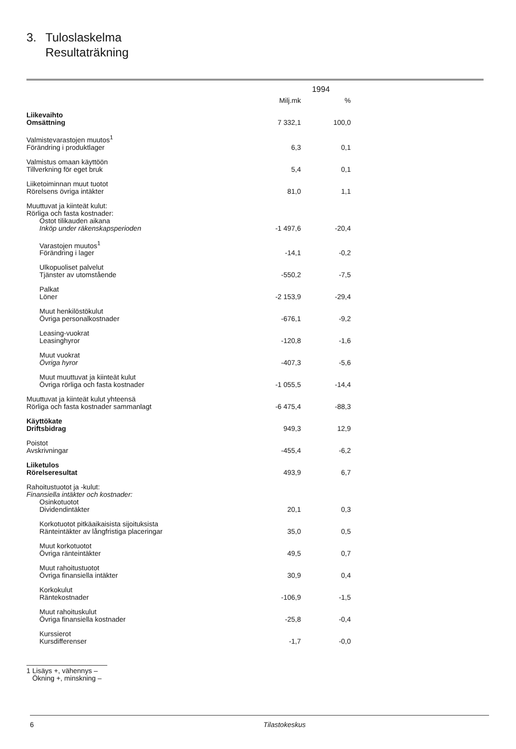3. Tuloslaskelma
Resultaträkning
| | 1994 | |
| | Milj.mk | % |
| Liikevaihto Omsättning | 7 332,1 | 100,0 |
| Valmistevarastojen muutos<sup>1</sup> Förändring i produktlager | 6,3 | 0,1 |
| Valmistus omaan käyttöön Tillverkning för eget bruk | 5,4 | 0,1 |
| Liiketoiminnan muut tuotot Rörelsens övriga intäkter | 81,0 | 1,1 |
| Muuttuvat ja kiinteät kulut: Rörliga och fasta kostnader: Ostot tilikauden aikana Inköp under räkenskapsperioden | -1 497,6 | -20,4 |
| Varastojen muutos<sup>1</sup> Förändring i lager | -14,1 | -0,2 |
| Ulkopuoliset palvelut Tjänster av utomstående | -550,2 | -7,5 |
| Palkat Löner | -2 153,9 | -29,4 |
| Muut henkilöstökulut Övriga personalkostnader | -676,1 | -9,2 |
| Leasing-vuokrat Leasinghyror | -120,8 | -1,6 |
| Muut vuokrat Övriga hyror | -407,3 | -5,6 |
| Muut muuttuvat ja kiinteät kulut Övriga rörliga och fasta kostnader | -1 055,5 | -14,4 |
| Muuttuvat ja kiinteät kulut yhteensä Rörliga och fasta kostnader sammanlagt | -6 475,4 | -88,3 |
| Käyttökate Driftsbidrag | 949,3 | 12,9 |
| Poistot Avskrivningar | -455,4 | -6,2 |
| Liiketulos Rörelseresultat | 493,9 | 6,7 |
| Rahoitustuotot ja -kulut: Finansiella intäkter och kostnader: Osinkotuotot Dividendintäkter | 20,1 | 0,3 |
| Korkotuotot pitkäaikaisista sijoituksista Ränteintäkter av långfristiga placeringar | 35,0 | 0,5 |
| Muut korkotuotot Övriga ränteintäkter | 49,5 | 0,7 |
| Muut rahoitustuotot Övriga finansiella intäkter | 30,9 | 0,4 |
| Korkokulut Räntekostnader | -106,9 | -1,5 |
| Muut rahoituskulut Övriga finansiella kostnader | -25,8 | -0,4 |
| Kurssierot Kursdifferenser | -1,7 | -0,0 |
1 Lisäys +, vähennys –
Ökning +, minskning –
6 Tilastokeskus